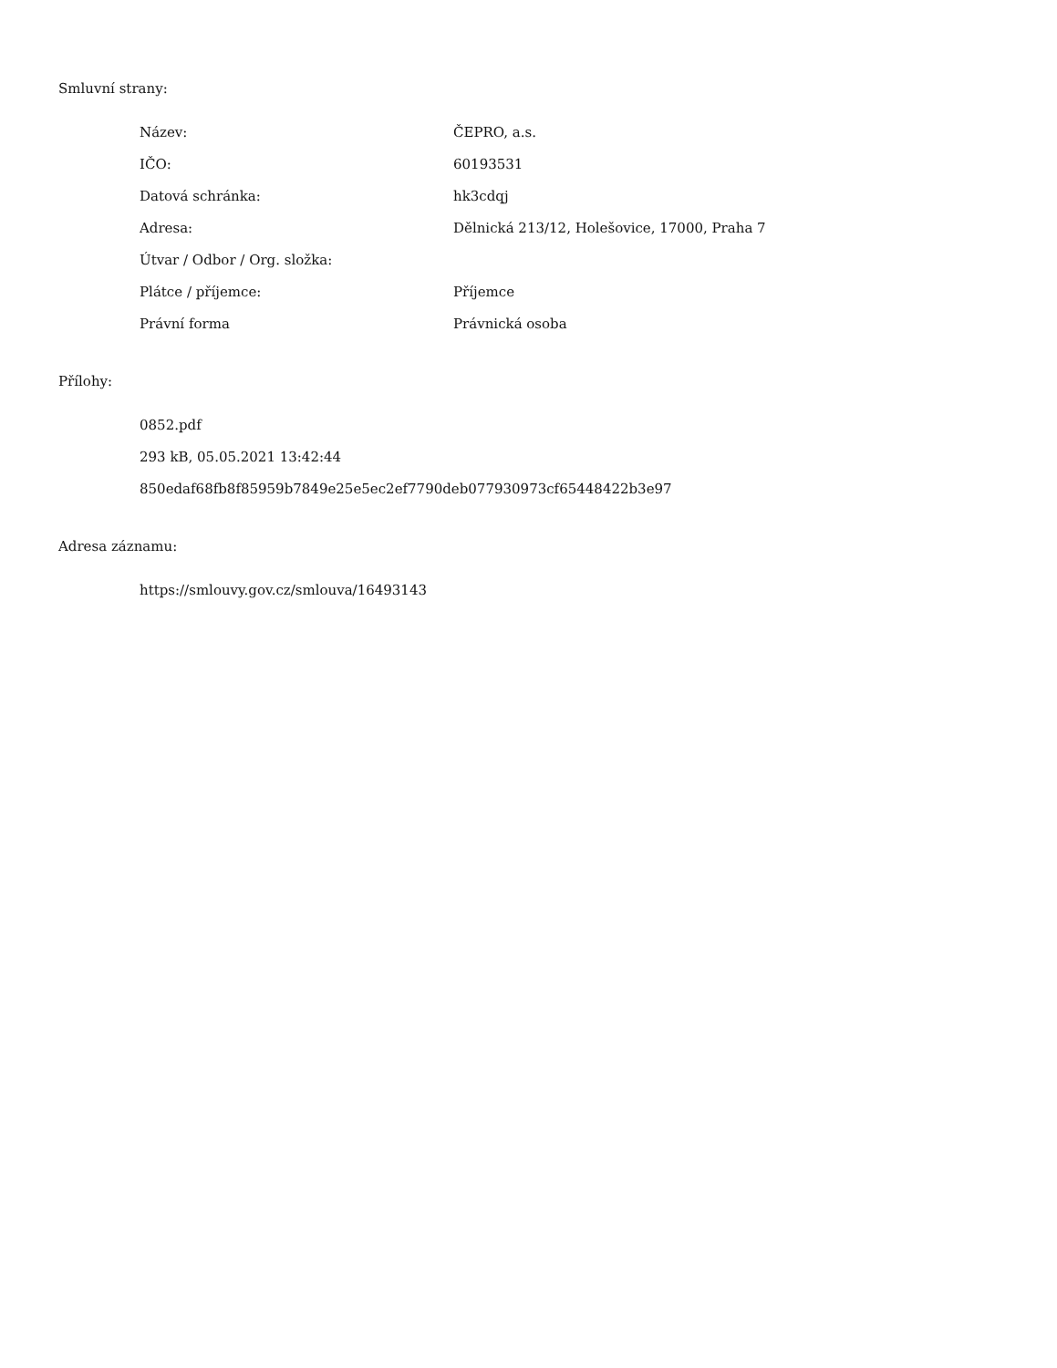Smluvní strany:
| Název: | ČEPRO, a.s. |
| IČO: | 60193531 |
| Datová schránka: | hk3cdqj |
| Adresa: | Dělnická 213/12, Holešovice, 17000, Praha 7 |
| Útvar / Odbor / Org. složka: | |
| Plátce / příjemce: | Příjemce |
| Právní forma | Právnická osoba |
Přílohy:
0852.pdf
293 kB, 05.05.2021 13:42:44
850edaf68fb8f85959b7849e25e5ec2ef7790deb077930973cf65448422b3e97
Adresa záznamu:
https://smlouvy.gov.cz/smlouva/16493143